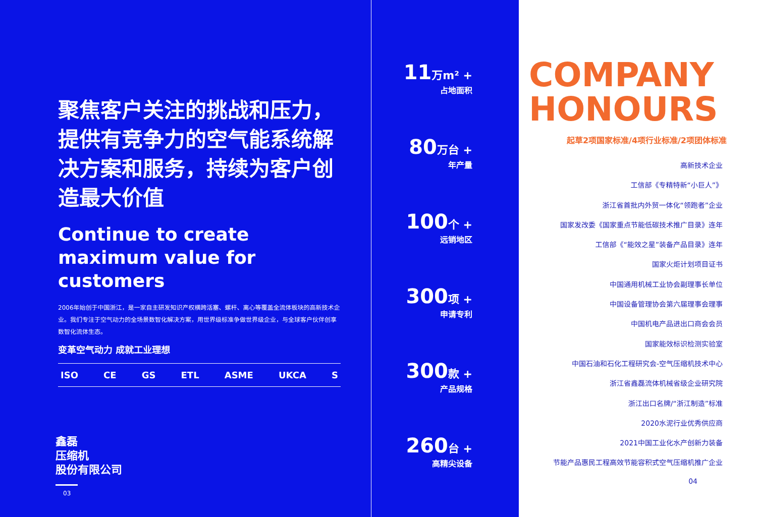聚焦客户关注的挑战和压力，提供有竞争力的空气能系统解决方案和服务，持续为客户创造最大价值
Continue to create maximum value for customers
2006年始创于中国浙江，是一家自主研发知识产权横跨活塞、螺杆、离心等覆盖全流体板块的高新技术企业。我们专注于空气动力的全场景数智化解决方案，用世界级标准争做世界级企业，与全球客户伙伴创享数智化流体生态。
变革空气动力 成就工业理想
ISO CE GS ETL ASME UKCA S
鑫磊
压缩机
股份有限公司
11 万m² +
占地面积
80 万台 +
年产量
100 个 +
远销地区
300 项 +
申请专利
300 款 +
产品规格
260 台 +
高精尖设备
03
COMPANY
HONOURS
起草2项国家标准/4项行业标准/2项团体标准
高新技术企业
工信部《专精特新“小巨人”》
浙江省首批内外贸一体化“领跑者”企业
国家发改委《国家重点节能低碳技术推广目录》连年
工信部《“能效之星”装备产品目录》连年
国家火炬计划项目证书
中国通用机械工业协会副理事长单位
中国设备管理协会第六届理事会理事
中国机电产品进出口商会会员
国家能效标识检测实验室
中国石油和石化工程研究会-空气压缩机技术中心
浙江省鑫磊流体机械省级企业研究院
浙江出口名牌/“浙江制造”标准
2020水泥行业优秀供应商
2021中国工业化水产创新力装备
节能产品惠民工程高效节能容积式空气压缩机推广企业
04